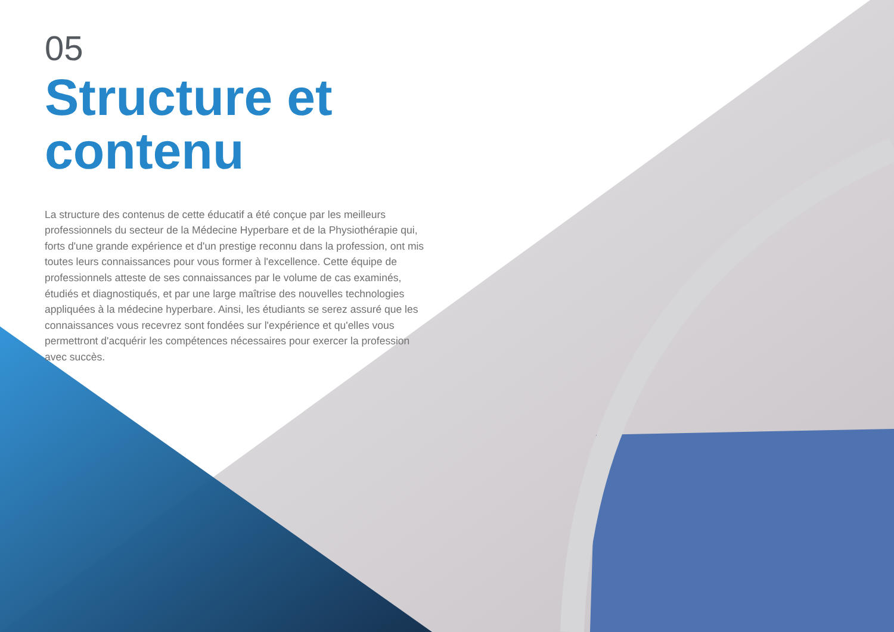05
Structure et contenu
La structure des contenus de cette éducatif a été conçue par les meilleurs professionnels du secteur de la Médecine Hyperbare et de la Physiothérapie qui, forts d'une grande expérience et d'un prestige reconnu dans la profession, ont mis toutes leurs connaissances pour vous former à l'excellence. Cette équipe de professionnels atteste de ses connaissances par le volume de cas examinés, étudiés et diagnostiqués, et par une large maîtrise des nouvelles technologies appliquées à la médecine hyperbare. Ainsi, les étudiants se serez assuré que les connaissances vous recevrez sont fondées sur l'expérience et qu'elles vous permettront d'acquérir les compétences nécessaires pour exercer la profession avec succès.